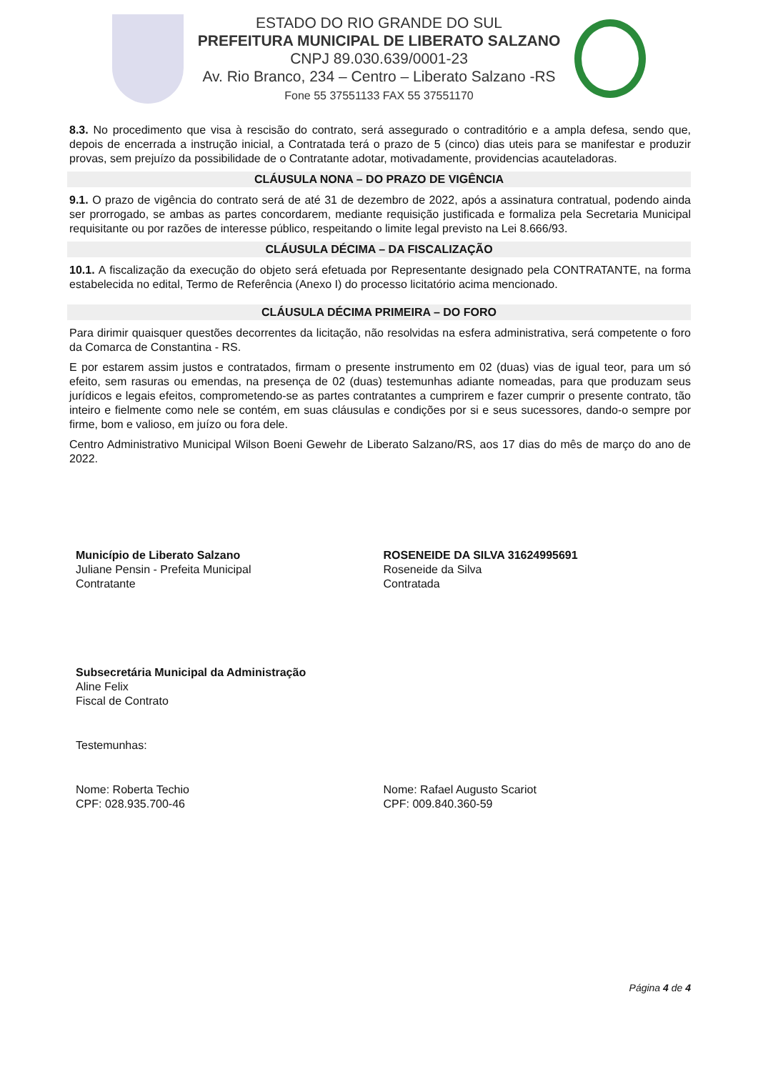ESTADO DO RIO GRANDE DO SUL
PREFEITURA MUNICIPAL DE LIBERATO SALZANO
CNPJ 89.030.639/0001-23
Av. Rio Branco, 234 – Centro – Liberato Salzano -RS
Fone 55 37551133 FAX 55 37551170
8.3. No procedimento que visa à rescisão do contrato, será assegurado o contraditório e a ampla defesa, sendo que, depois de encerrada a instrução inicial, a Contratada terá o prazo de 5 (cinco) dias uteis para se manifestar e produzir provas, sem prejuízo da possibilidade de o Contratante adotar, motivadamente, providencias acauteladoras.
CLÁUSULA NONA – DO PRAZO DE VIGÊNCIA
9.1. O prazo de vigência do contrato será de até 31 de dezembro de 2022, após a assinatura contratual, podendo ainda ser prorrogado, se ambas as partes concordarem, mediante requisição justificada e formaliza pela Secretaria Municipal requisitante ou por razões de interesse público, respeitando o limite legal previsto na Lei 8.666/93.
CLÁUSULA DÉCIMA – DA FISCALIZAÇÃO
10.1. A fiscalização da execução do objeto será efetuada por Representante designado pela CONTRATANTE, na forma estabelecida no edital, Termo de Referência (Anexo I) do processo licitatório acima mencionado.
CLÁUSULA DÉCIMA PRIMEIRA – DO FORO
Para dirimir quaisquer questões decorrentes da licitação, não resolvidas na esfera administrativa, será competente o foro da Comarca de Constantina - RS.
E por estarem assim justos e contratados, firmam o presente instrumento em 02 (duas) vias de igual teor, para um só efeito, sem rasuras ou emendas, na presença de 02 (duas) testemunhas adiante nomeadas, para que produzam seus jurídicos e legais efeitos, comprometendo-se as partes contratantes a cumprirem e fazer cumprir o presente contrato, tão inteiro e fielmente como nele se contém, em suas cláusulas e condições por si e seus sucessores, dando-o sempre por firme, bom e valioso, em juízo ou fora dele.
Centro Administrativo Municipal Wilson Boeni Gewehr de Liberato Salzano/RS, aos 17 dias do mês de março do ano de 2022.
Município de Liberato Salzano
Juliane Pensin - Prefeita Municipal
Contratante
ROSENEIDE DA SILVA 31624995691
Roseneide da Silva
Contratada
Subsecretária Municipal da Administração
Aline Felix
Fiscal de Contrato
Testemunhas:
Nome: Roberta Techio
CPF: 028.935.700-46
Nome: Rafael Augusto Scariot
CPF: 009.840.360-59
Página 4 de 4